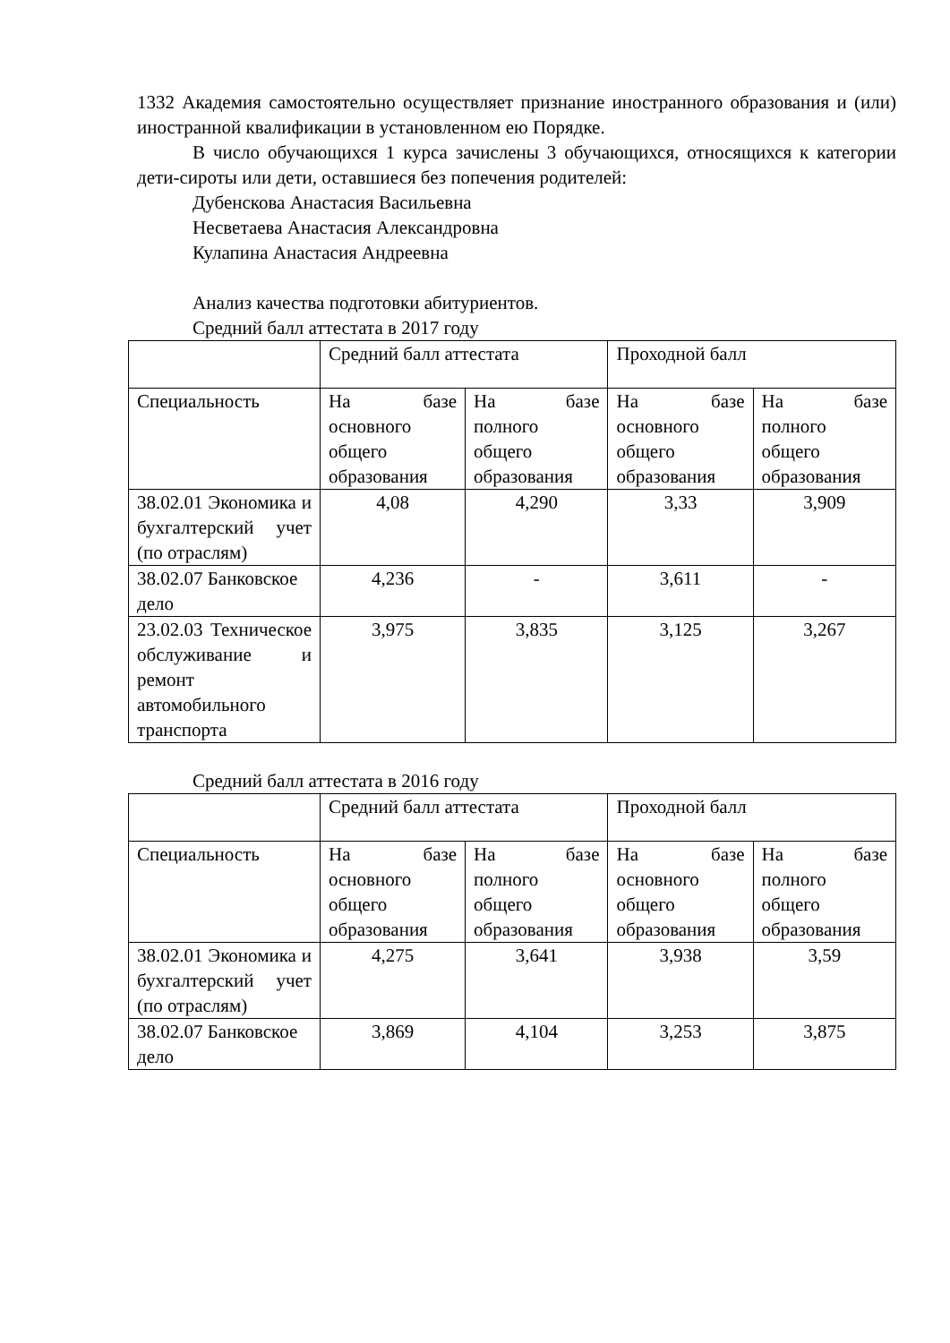1332 Академия самостоятельно осуществляет признание иностранного образования и (или) иностранной квалификации в установленном ею Порядке.
В число обучающихся 1 курса зачислены 3 обучающихся, относящихся к категории дети-сироты или дети, оставшиеся без попечения родителей:
Дубенскова Анастасия Васильевна
Несветаева Анастасия Александровна
Кулапина Анастасия Андреевна
Анализ качества подготовки абитуриентов.
Средний балл аттестата в 2017 году
| | Средний балл аттестата | | Проходной балл | |
| Специальность | На базе основного общего образования | На базе полного общего образования | На базе основного общего образования | На базе полного общего образования |
| 38.02.01 Экономика и бухгалтерский учет (по отраслям) | 4,08 | 4,290 | 3,33 | 3,909 |
| 38.02.07 Банковское дело | 4,236 | - | 3,611 | - |
| 23.02.03 Техническое обслуживание и ремонт автомобильного транспорта | 3,975 | 3,835 | 3,125 | 3,267 |
Средний балл аттестата в 2016 году
| | Средний балл аттестата | | Проходной балл | |
| Специальность | На базе основного общего образования | На базе полного общего образования | На базе основного общего образования | На базе полного общего образования |
| 38.02.01 Экономика и бухгалтерский учет (по отраслям) | 4,275 | 3,641 | 3,938 | 3,59 |
| 38.02.07 Банковское дело | 3,869 | 4,104 | 3,253 | 3,875 |